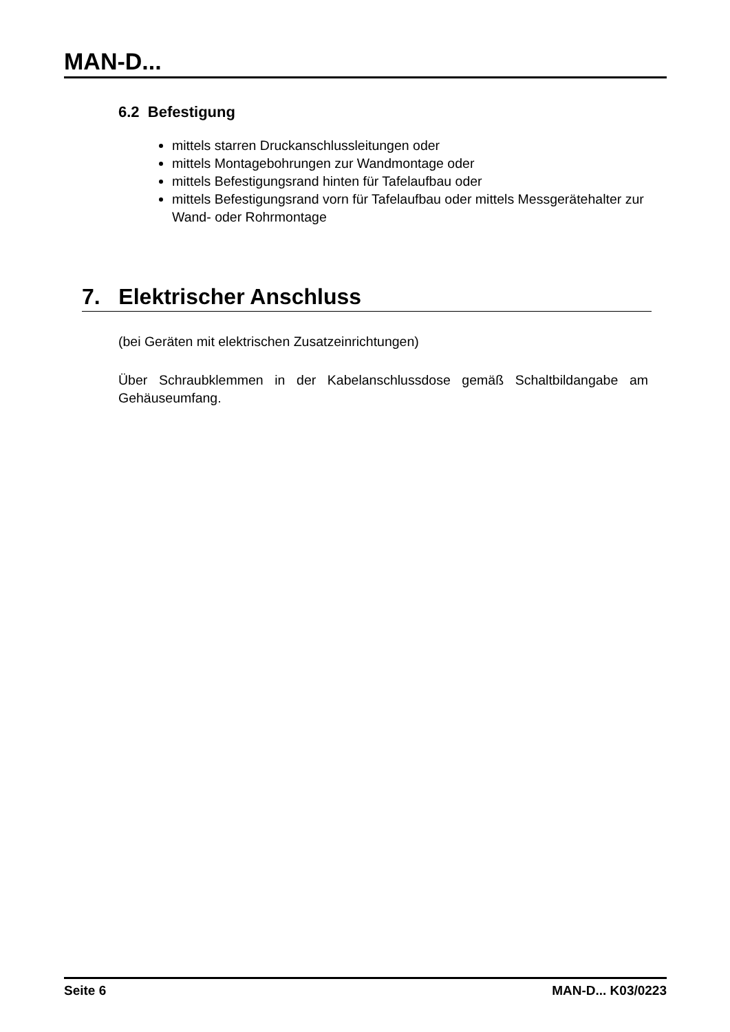MAN-D...
6.2 Befestigung
mittels starren Druckanschlussleitungen oder
mittels Montagebohrungen zur Wandmontage oder
mittels Befestigungsrand hinten für Tafelaufbau oder
mittels Befestigungsrand vorn für Tafelaufbau oder mittels Messgerätehalter zur Wand- oder Rohrmontage
7. Elektrischer Anschluss
(bei Geräten mit elektrischen Zusatzeinrichtungen)
Über Schraubklemmen in der Kabelanschlussdose gemäß Schaltbildangabe am Gehäuseumfang.
Seite 6 MAN-D... K03/0223